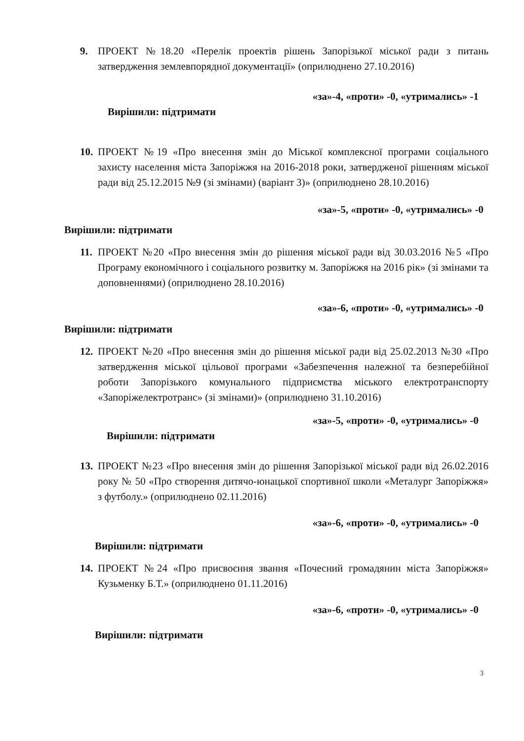9. ПРОЕКТ №18.20 «Перелік проектів рішень Запорізької міської ради з питань затвердження землевпорядної документації» (оприлюднено 27.10.2016)
«за»-4, «проти» -0, «утримались» -1
Вирішили: підтримати
10. ПРОЕКТ №19 «Про внесення змін до Міської комплексної програми соціального захисту населення міста Запоріжжя на 2016-2018 роки, затвердженої рішенням міської ради від 25.12.2015 №9 (зі змінами) (варіант 3)» (оприлюднено 28.10.2016)
«за»-5, «проти» -0, «утримались» -0
Вирішили: підтримати
11. ПРОЕКТ №20 «Про внесення змін до рішення міської ради від 30.03.2016 №5 «Про Програму економічного і соціального розвитку м. Запоріжжя на 2016 рік» (зі змінами та доповненнями) (оприлюднено 28.10.2016)
«за»-6, «проти» -0, «утримались» -0
Вирішили: підтримати
12. ПРОЕКТ №20 «Про внесення змін до рішення міської ради від 25.02.2013 №30 «Про затвердження міської цільової програми «Забезпечення належної та безперебійної роботи Запорізького комунального підприємства міського електротранспорту «Запоріжелектротранс» (зі змінами)» (оприлюднено 31.10.2016)
«за»-5, «проти» -0, «утримались» -0
Вирішили: підтримати
13. ПРОЕКТ №23 «Про внесення змін до рішення Запорізької міської ради від 26.02.2016 року № 50 «Про створення дитячо-юнацької спортивної школи «Металург Запоріжжя» з футболу.» (оприлюднено 02.11.2016)
«за»-6, «проти» -0, «утримались» -0
Вирішили: підтримати
14. ПРОЕКТ №24 «Про присвоєння звання «Почесний громадянин міста Запоріжжя» Кузьменку Б.Т.» (оприлюднено 01.11.2016)
«за»-6, «проти» -0, «утримались» -0
Вирішили: підтримати
3